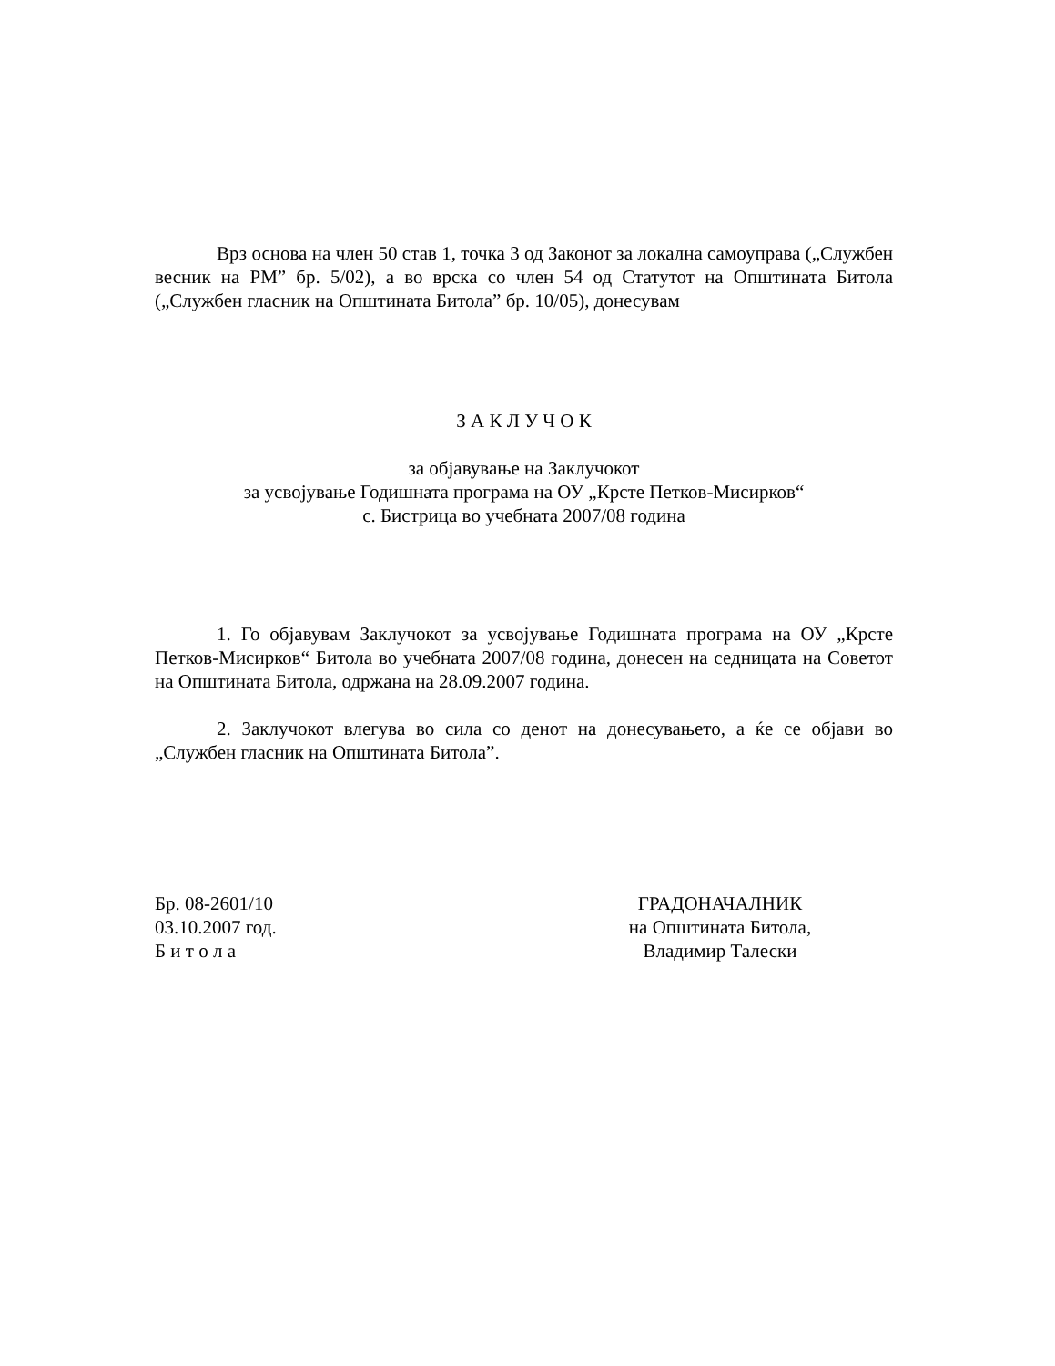Врз основа на член 50 став 1, точка 3 од Законот за локална самоуправа („Службен весник на РМ” бр. 5/02), а во врска со член 54 од Статутот на Општината Битола („Службен гласник на Општината Битола” бр. 10/05), донесувам
З А К Л У Ч О К
за објавување на Заклучокот
за усвојување Годишната програма на ОУ „Крсте Петков-Мисирков“
с. Бистрица во учебната 2007/08 година
1. Го објавувам Заклучокот за усвојување Годишната програма на ОУ „Крсте Петков-Мисирков“ Битола во учебната 2007/08 година, донесен на седницата на Советот на Општината Битола, одржана на 28.09.2007 година.
2. Заклучокот влегува во сила со денот на донесувањето, а ќе се објави во „Службен гласник на Општината Битола”.
Бр. 08-2601/10
03.10.2007 год.
Б и т о л а
ГРАДОНАЧАЛНИК
на Општината Битола,
Владимир Талески